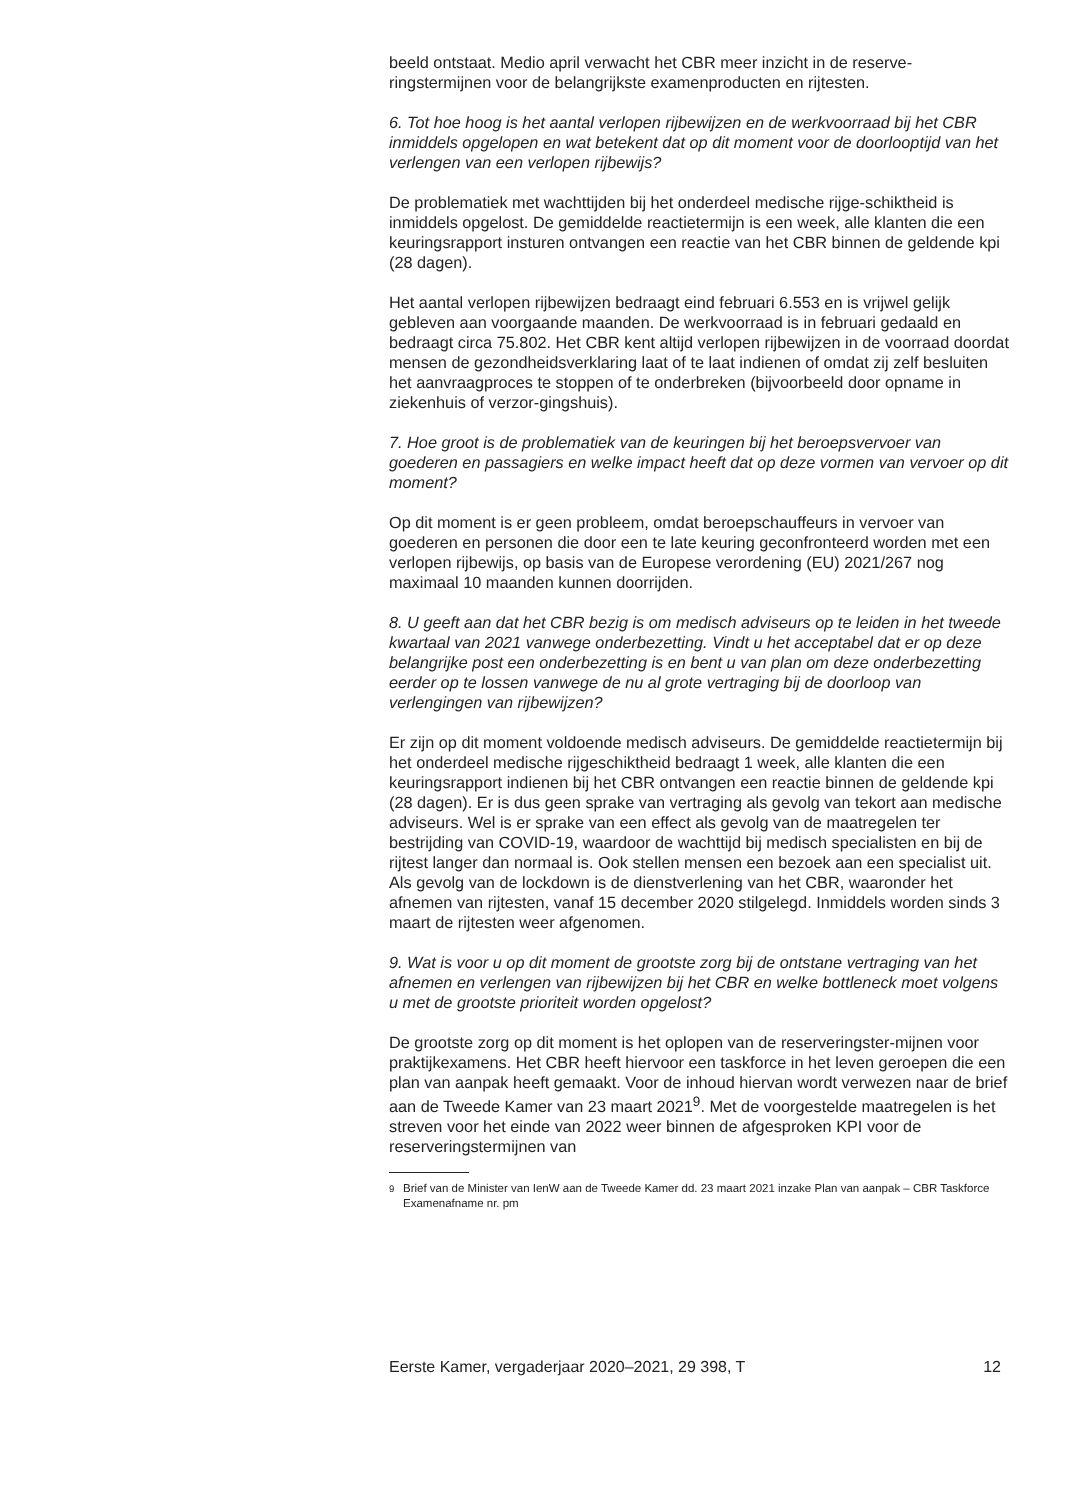beeld ontstaat. Medio april verwacht het CBR meer inzicht in de reserve-ringstermijnen voor de belangrijkste examenproducten en rijtesten.
6. Tot hoe hoog is het aantal verlopen rijbewijzen en de werkvoorraad bij het CBR inmiddels opgelopen en wat betekent dat op dit moment voor de doorlooptijd van het verlengen van een verlopen rijbewijs?
De problematiek met wachttijden bij het onderdeel medische rijge-schiktheid is inmiddels opgelost. De gemiddelde reactietermijn is een week, alle klanten die een keuringsrapport insturen ontvangen een reactie van het CBR binnen de geldende kpi (28 dagen).
Het aantal verlopen rijbewijzen bedraagt eind februari 6.553 en is vrijwel gelijk gebleven aan voorgaande maanden. De werkvoorraad is in februari gedaald en bedraagt circa 75.802. Het CBR kent altijd verlopen rijbewijzen in de voorraad doordat mensen de gezondheidsverklaring laat of te laat indienen of omdat zij zelf besluiten het aanvraagproces te stoppen of te onderbreken (bijvoorbeeld door opname in ziekenhuis of verzor-gingshuis).
7. Hoe groot is de problematiek van de keuringen bij het beroepsvervoer van goederen en passagiers en welke impact heeft dat op deze vormen van vervoer op dit moment?
Op dit moment is er geen probleem, omdat beroepschauffeurs in vervoer van goederen en personen die door een te late keuring geconfronteerd worden met een verlopen rijbewijs, op basis van de Europese verordening (EU) 2021/267 nog maximaal 10 maanden kunnen doorrijden.
8. U geeft aan dat het CBR bezig is om medisch adviseurs op te leiden in het tweede kwartaal van 2021 vanwege onderbezetting. Vindt u het acceptabel dat er op deze belangrijke post een onderbezetting is en bent u van plan om deze onderbezetting eerder op te lossen vanwege de nu al grote vertraging bij de doorloop van verlengingen van rijbewijzen?
Er zijn op dit moment voldoende medisch adviseurs. De gemiddelde reactietermijn bij het onderdeel medische rijgeschiktheid bedraagt 1 week, alle klanten die een keuringsrapport indienen bij het CBR ontvangen een reactie binnen de geldende kpi (28 dagen). Er is dus geen sprake van vertraging als gevolg van tekort aan medische adviseurs. Wel is er sprake van een effect als gevolg van de maatregelen ter bestrijding van COVID-19, waardoor de wachttijd bij medisch specialisten en bij de rijtest langer dan normaal is. Ook stellen mensen een bezoek aan een specialist uit. Als gevolg van de lockdown is de dienstverlening van het CBR, waaronder het afnemen van rijtesten, vanaf 15 december 2020 stilgelegd. Inmiddels worden sinds 3 maart de rijtesten weer afgenomen.
9. Wat is voor u op dit moment de grootste zorg bij de ontstane vertraging van het afnemen en verlengen van rijbewijzen bij het CBR en welke bottleneck moet volgens u met de grootste prioriteit worden opgelost?
De grootste zorg op dit moment is het oplopen van de reserveringster-mijnen voor praktijkexamens. Het CBR heeft hiervoor een taskforce in het leven geroepen die een plan van aanpak heeft gemaakt. Voor de inhoud hiervan wordt verwezen naar de brief aan de Tweede Kamer van 23 maart 2021<sup>9</sup>. Met de voorgestelde maatregelen is het streven voor het einde van 2022 weer binnen de afgesproken KPI voor de reserveringstermijnen van
<sup>9</sup> Brief van de Minister van IenW aan de Tweede Kamer dd. 23 maart 2021 inzake Plan van aanpak – CBR Taskforce Examenafname nr. pm
Eerste Kamer, vergaderjaar 2020–2021, 29 398, T 12